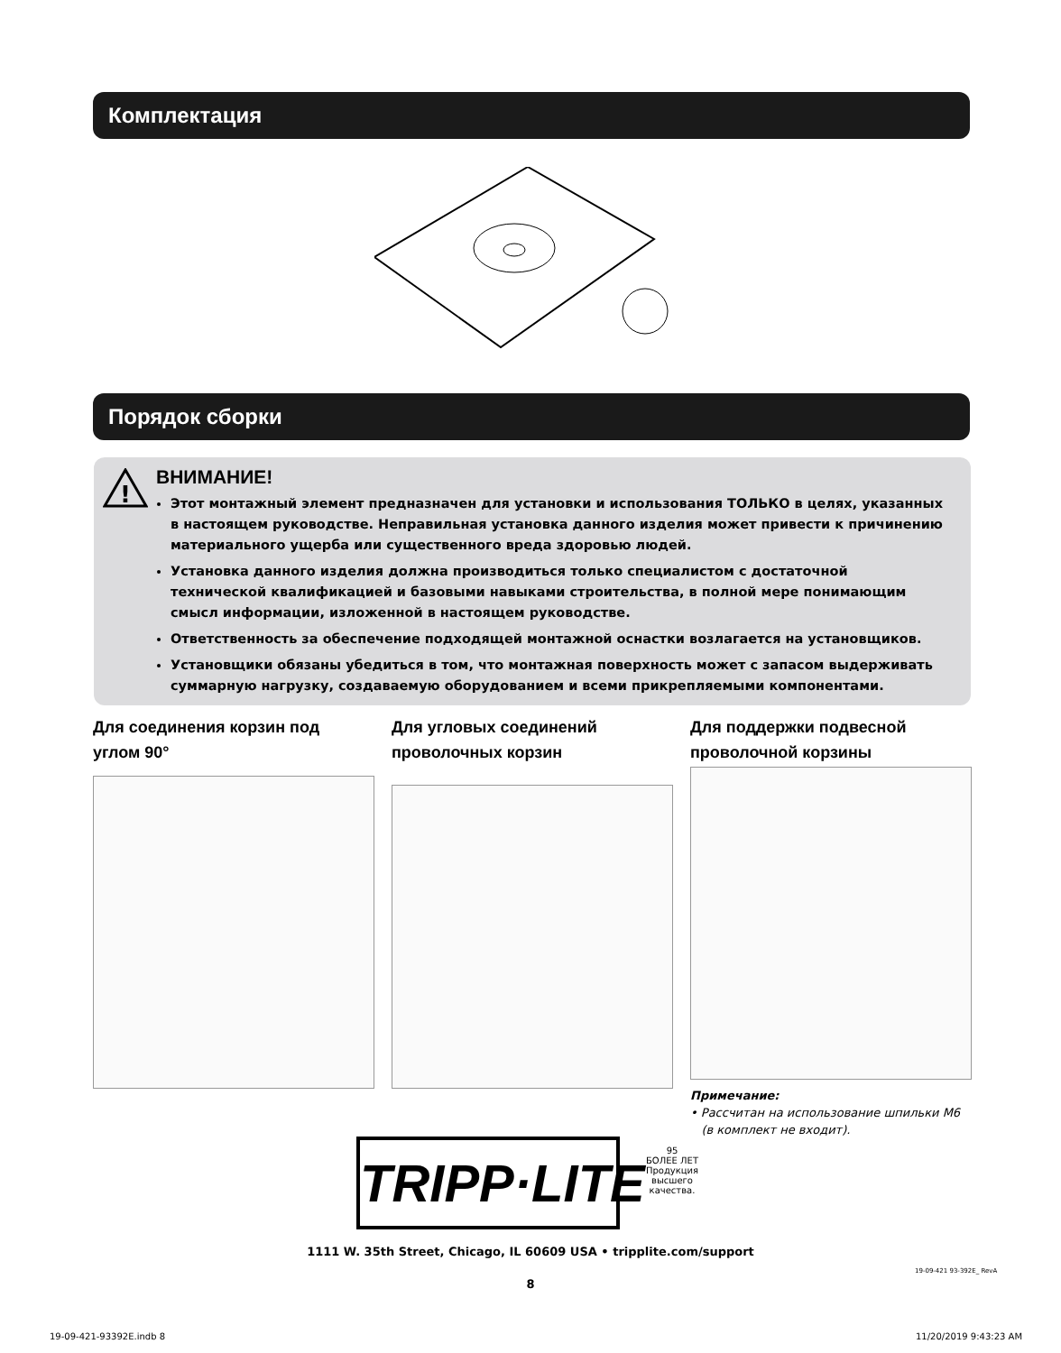Комплектация
Порядок сборки
!
ВНИМАНИЕ!
Этот монтажный элемент предназначен для установки и использования ТОЛЬКО в целях, указанных в настоящем руководстве. Неправильная установка данного изделия может привести к причинению материального ущерба или существенного вреда здоровью людей.
Установка данного изделия должна производиться только специалистом с достаточной технической квалификацией и базовыми навыками строительства, в полной мере понимающим смысл информации, изложенной в настоящем руководстве.
Ответственность за обеспечение подходящей монтажной оснастки возлагается на установщиков.
Установщики обязаны убедиться в том, что монтажная поверхность может с запасом выдерживать суммарную нагрузку, создаваемую оборудованием и всеми прикрепляемыми компонентами.
Для соединения корзин под углом 90°
Для угловых соединений проволочных корзин
Для поддержки подвесной проволочной корзины
Примечание:
• Рассчитан на использование шпильки M6
(в комплект не входит).
TRIPP·LITE
95
БОЛЕЕ ЛЕТ
Продукция высшего качества.
1111 W. 35th Street, Chicago, IL 60609 USA • tripplite.com/support
19-09-421 93-392E_ RevA
8
19-09-421-93392E.indb 8 11/20/2019 9:43:23 AM